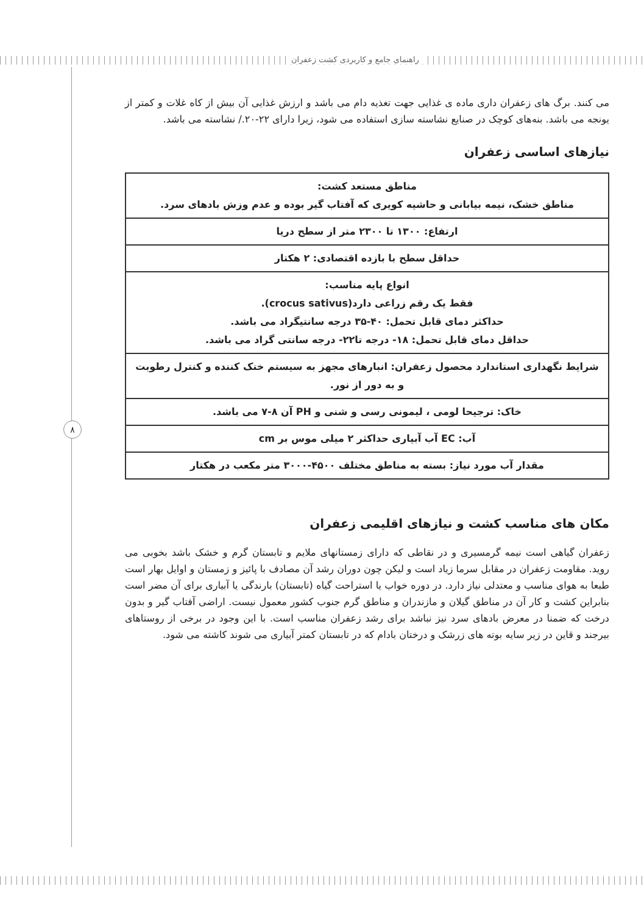راهنمای جامع و کاربردی کشت زعفران
۸
می کنند. برگ های زعفران داری ماده ی غذایی جهت تغذیه دام می باشد و ارزش غذایی آن بیش از کاه غلات و کمتر از یونجه می باشد. بنه‌های کوچک در صنایع نشاسته سازی استفاده می شود، زیرا دارای ۲۲-۲۰./ نشاسته می باشد.
نیازهای اساسی زعفران
| مناطق مستعد کشت: مناطق خشک، نیمه بیابانی و حاشیه کویری که آفتاب گیر بوده و عدم وزش بادهای سرد. |
| ارتفاع: ۱۳۰۰ تا ۲۳۰۰ متر از سطح دریا |
| حداقل سطح با بازده اقتصادی: ۲ هکتار |
| انواع پایه مناسب: فقط یک رقم زراعی دارد(crocus sativus). حداکثر دمای قابل تحمل: ۴۰-۳۵ درجه سانتیگراد می باشد. حداقل دمای قابل تحمل: ۱۸- درجه تا۲۲- درجه سانتی گراد می باشد. |
| شرایط نگهداری استاندارد محصول زعفران: انبارهای مجهز به سیستم خنک کننده و کنترل رطوبت و به دور از نور. |
| خاک: ترجیحا لومی ، لیمونی رسی و شنی و PH آن ۸-۷ می باشد. |
| آب: EC آب آبیاری حداکثر ۲ میلی موس بر cm |
| مقدار آب مورد نیاز: بسته به مناطق مختلف ۴۵۰۰-۳۰۰۰ متر مکعب در هکتار |
مکان های مناسب کشت و نیازهای اقلیمی زعفران
زعفران گیاهی است نیمه گرمسیری و در نقاطی که دارای زمستانهای ملایم و تابستان گرم و خشک باشد بخوبی می روید. مقاومت زعفران در مقابل سرما زیاد است و لیکن چون دوران رشد آن مصادف با پائیز و زمستان و اوایل بهار است طبعا به هوای مناسب و معتدلی نیاز دارد. در دوره خواب یا استراحت گیاه (تابستان) بارندگی یا آبیاری برای آن مضر است بنابراین کشت و کار آن در مناطق گیلان و مازندران و مناطق گرم جنوب کشور معمول نیست. اراضی آفتاب گیر و بدون درخت که ضمنا در معرض بادهای سرد نیز نباشد برای رشد زعفران مناسب است. با این وجود در برخی از روستاهای بیرجند و قاین در زیر سایه بوته های زرشک و درختان بادام که در تابستان کمتر آبیاری می شوند کاشته می شود.